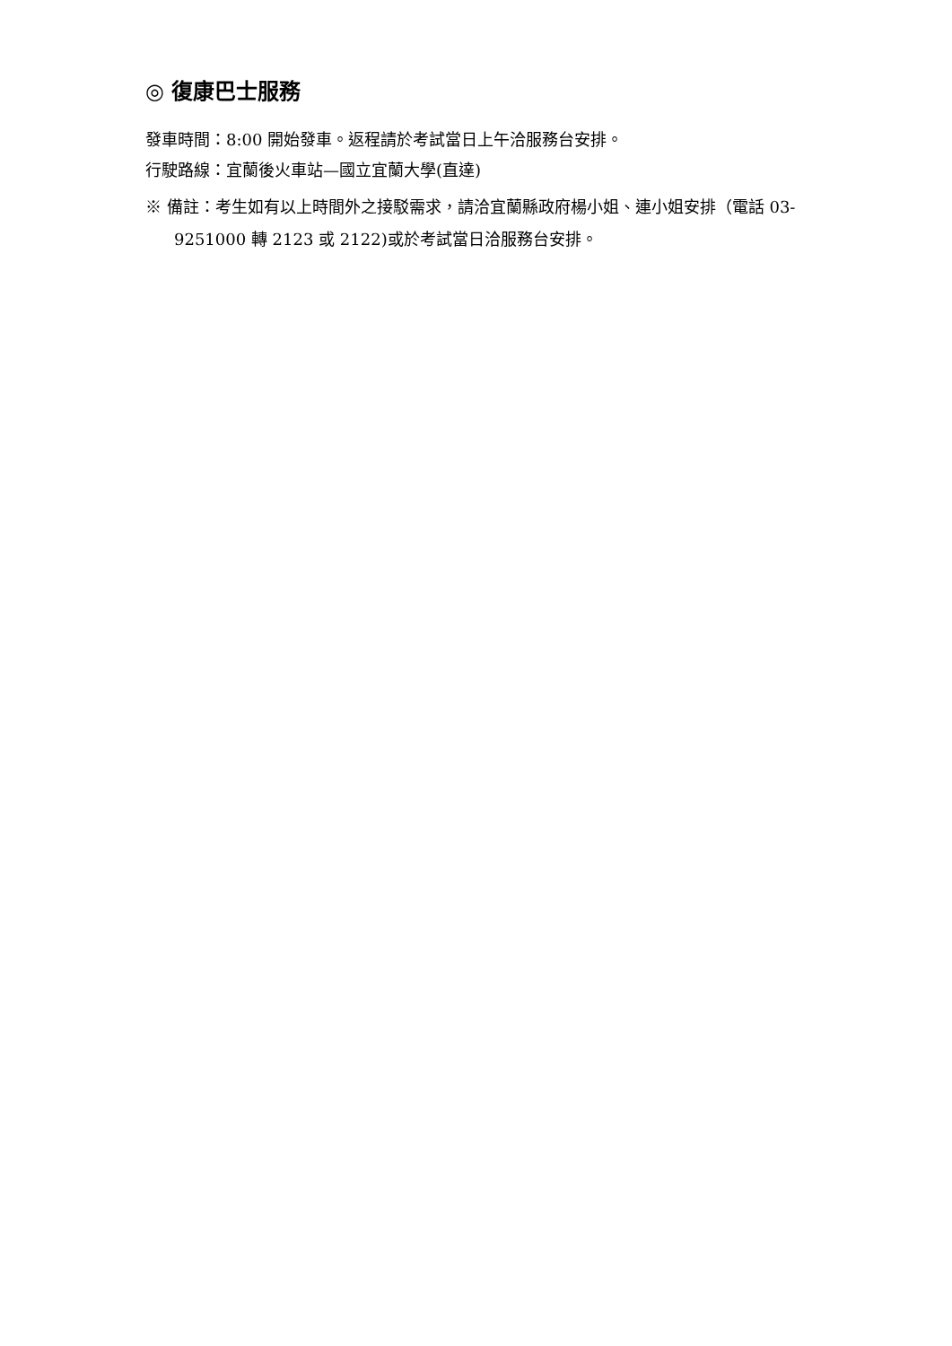◎ 復康巴士服務
發車時間：8:00 開始發車。返程請於考試當日上午洽服務台安排。
行駛路線：宜蘭後火車站—國立宜蘭大學(直達)
※ 備註：考生如有以上時間外之接駁需求，請洽宜蘭縣政府楊小姐、連小姐安排（電話 03-9251000 轉 2123 或 2122)或於考試當日洽服務台安排。